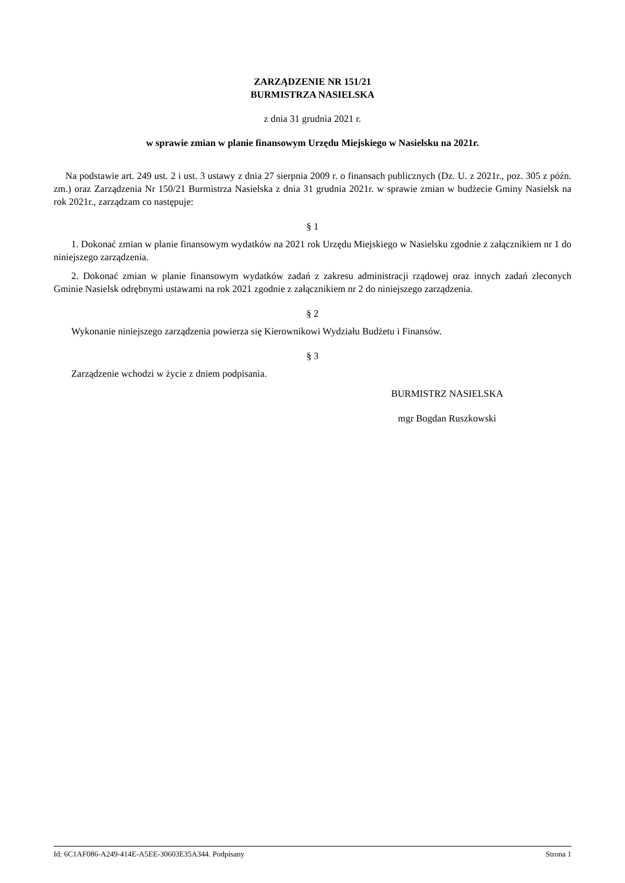ZARZĄDZENIE NR 151/21
BURMISTRZA NASIELSKA
z dnia 31 grudnia 2021 r.
w sprawie zmian w planie finansowym Urzędu Miejskiego w Nasielsku na 2021r.
Na podstawie art. 249 ust. 2 i ust. 3 ustawy z dnia 27 sierpnia 2009 r. o finansach publicznych (Dz. U. z 2021r., poz. 305 z późn. zm.) oraz Zarządzenia Nr 150/21 Burmistrza Nasielska z dnia 31 grudnia 2021r. w sprawie zmian w budżecie Gminy Nasielsk na rok 2021r., zarządzam co następuje:
§ 1
1. Dokonać zmian w planie finansowym wydatków na 2021 rok Urzędu Miejskiego w Nasielsku zgodnie z załącznikiem nr 1 do niniejszego zarządzenia.
2. Dokonać zmian w planie finansowym wydatków zadań z zakresu administracji rządowej oraz innych zadań zleconych Gminie Nasielsk odrębnymi ustawami na rok 2021 zgodnie z załącznikiem nr 2 do niniejszego zarządzenia.
§ 2
Wykonanie niniejszego zarządzenia powierza się Kierownikowi Wydziału Budżetu i Finansów.
§ 3
Zarządzenie wchodzi w życie z dniem podpisania.
BURMISTRZ NASIELSKA
mgr Bogdan Ruszkowski
Id: 6C1AF086-A249-414E-A5EE-30603E35A344. Podpisany Strona 1